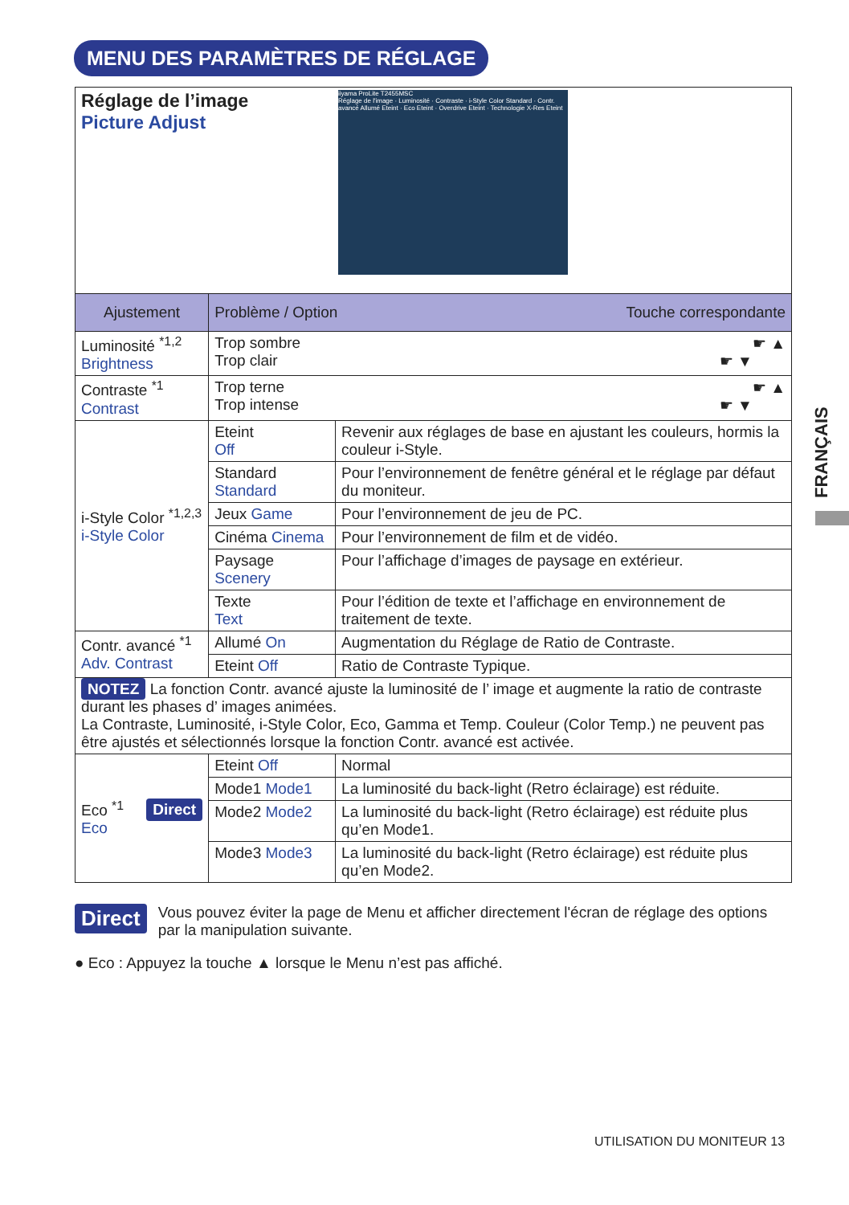MENU DES PARAMÈTRES DE RÉGLAGE
FRANÇAIS
| Réglage de l’image Picture Adjust iiyama ProLite T2455MSC Réglage de l'image · Luminosité · Contraste · i-Style Color Standard · Contr. avancé Allumé Eteint · Eco Eteint · Overdrive Eteint · Technologie X-Res Eteint | | |
| Ajustement | Problème / Option Touche correspondante | |
| Luminosité <sup>*1,2</sup> Brightness | Trop sombre ☛ ▲ Trop clair ☛ ▼ | |
| Contraste <sup>*1</sup> Contrast | Trop terne ☛ ▲ Trop intense ☛ ▼ | |
| i-Style Color <sup>*1,2,3</sup> i-Style Color | Eteint Off | Revenir aux réglages de base en ajustant les couleurs, hormis la couleur i-Style. |
| | Standard Standard | Pour l’environnement de fenêtre général et le réglage par défaut du moniteur. |
| | Jeux Game | Pour l’environnement de jeu de PC. |
| | Cinéma Cinema | Pour l’environnement de film et de vidéo. |
| | Paysage Scenery | Pour l’affichage d’images de paysage en extérieur. |
| | Texte Text | Pour l’édition de texte et l’affichage en environnement de traitement de texte. |
| Contr. avancé <sup>*1</sup> Adv. Contrast | Allumé On | Augmentation du Réglage de Ratio de Contraste. |
| | Eteint Off | Ratio de Contraste Typique. |
| NOTEZ La fonction Contr. avancé ajuste la luminosité de l’ image et augmente la ratio de contraste durant les phases d’ images animées. La Contraste, Luminosité, i-Style Color, Eco, Gamma et Temp. Couleur (Color Temp.) ne peuvent pas être ajustés et sélectionnés lorsque la fonction Contr. avancé est activée. | | |
| Eco <sup>*1</sup> Direct Eco | Eteint Off | Normal |
| | Mode1 Mode1 | La luminosité du back-light (Retro éclairage) est réduite. |
| | Mode2 Mode2 | La luminosité du back-light (Retro éclairage) est réduite plus qu’en Mode1. |
| | Mode3 Mode3 | La luminosité du back-light (Retro éclairage) est réduite plus qu’en Mode2. |
Direct Vous pouvez éviter la page de Menu et afficher directement l'écran de réglage des options par la manipulation suivante.
● Eco : Appuyez la touche ▲ lorsque le Menu n’est pas affiché.
UTILISATION DU MONITEUR 13